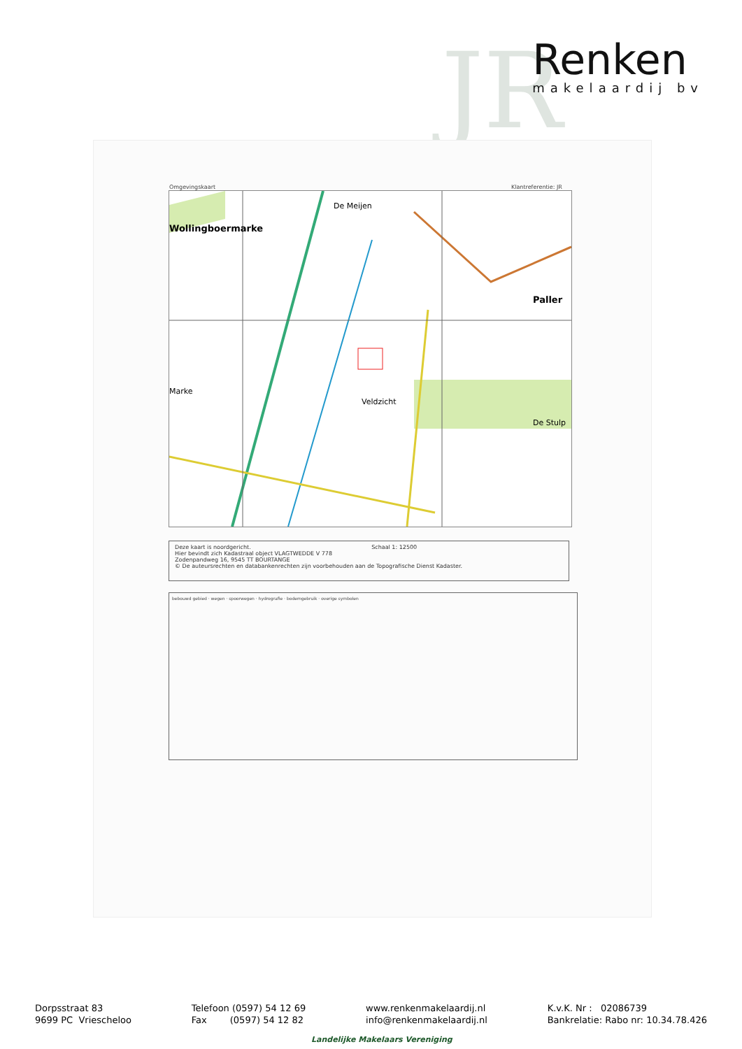JR
Renken
makelaardij bv
Omgevingskaart Klantreferentie: JR
Wollingboermarke
Marke
Veldzicht
Paller
De Stulp
De Meijen
Deze kaart is noordgericht. Schaal 1: 12500
Hier bevindt zich Kadastraal object VLAGTWEDDE V 778
Zodenpandweg 16, 9545 TT BOURTANGE
© De auteursrechten en databankenrechten zijn voorbehouden aan de Topografische Dienst Kadaster.
bebouwd gebied · wegen · spoorwegen · hydrografie · bodemgebruik · overige symbolen
Dorpsstraat 83
9699 PC Vriescheloo
Telefoon (0597) 54 12 69
Fax (0597) 54 12 82
www.renkenmakelaardij.nl
info@renkenmakelaardij.nl
K.v.K. Nr : 02086739
Bankrelatie: Rabo nr: 10.34.78.426
Landelijke Makelaars Vereniging